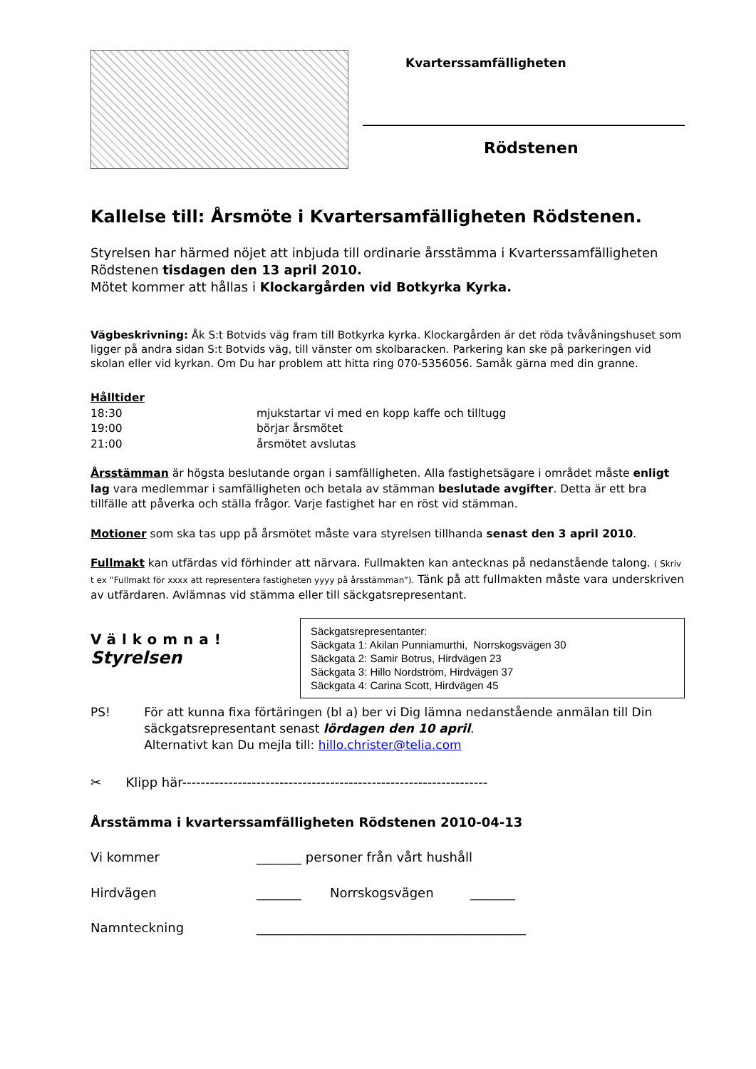Kvarterssamfälligheten
Rödstenen
Kallelse till: Årsmöte i Kvartersamfälligheten Rödstenen.
Styrelsen har härmed nöjet att inbjuda till ordinarie årsstämma i Kvarterssamfälligheten Rödstenen tisdagen den 13 april 2010.
Mötet kommer att hållas i Klockargården vid Botkyrka Kyrka.
Vägbeskrivning: Åk S:t Botvids väg fram till Botkyrka kyrka. Klockargården är det röda tvåvåningshuset som ligger på andra sidan S:t Botvids väg, till vänster om skolbaracken. Parkering kan ske på parkeringen vid skolan eller vid kyrkan. Om Du har problem att hitta ring 070-5356056. Samåk gärna med din granne.
Hålltider
18:30 mjukstartar vi med en kopp kaffe och tilltugg
19:00 börjar årsmötet
21:00 årsmötet avslutas
Årsstämman är högsta beslutande organ i samfälligheten. Alla fastighetsägare i området måste enligt lag vara medlemmar i samfälligheten och betala av stämman beslutade avgifter. Detta är ett bra tillfälle att påverka och ställa frågor. Varje fastighet har en röst vid stämman.
Motioner som ska tas upp på årsmötet måste vara styrelsen tillhanda senast den 3 april 2010.
Fullmakt kan utfärdas vid förhinder att närvara. Fullmakten kan antecknas på nedanstående talong. ( Skriv t ex ”Fullmakt för xxxx att representera fastigheten yyyy på årsstämman”). Tänk på att fullmakten måste vara underskriven av utfärdaren. Avlämnas vid stämma eller till säckgatsrepresentant.
Välkomna!
Styrelsen
Säckgatsrepresentanter:
Säckgata 1: Akilan Punniamurthi, Norrskogsvägen 30
Säckgata 2: Samir Botrus, Hirdvägen 23
Säckgata 3: Hillo Nordström, Hirdvägen 37
Säckgata 4: Carina Scott, Hirdvägen 45
PS! För att kunna fixa förtäringen (bl a) ber vi Dig lämna nedanstående anmälan till Din säckgatsrepresentant senast lördagen den 10 april.
Alternativt kan Du mejla till: hillo.christer@telia.com
✂ Klipp här------------------------------------------------------------------
Årsstämma i kvarterssamfälligheten Rödstenen 2010-04-13
Vi kommer _______ personer från vårt hushåll
Hirdvägen _______ Norrskogsvägen _______
Namnteckning __________________________________________